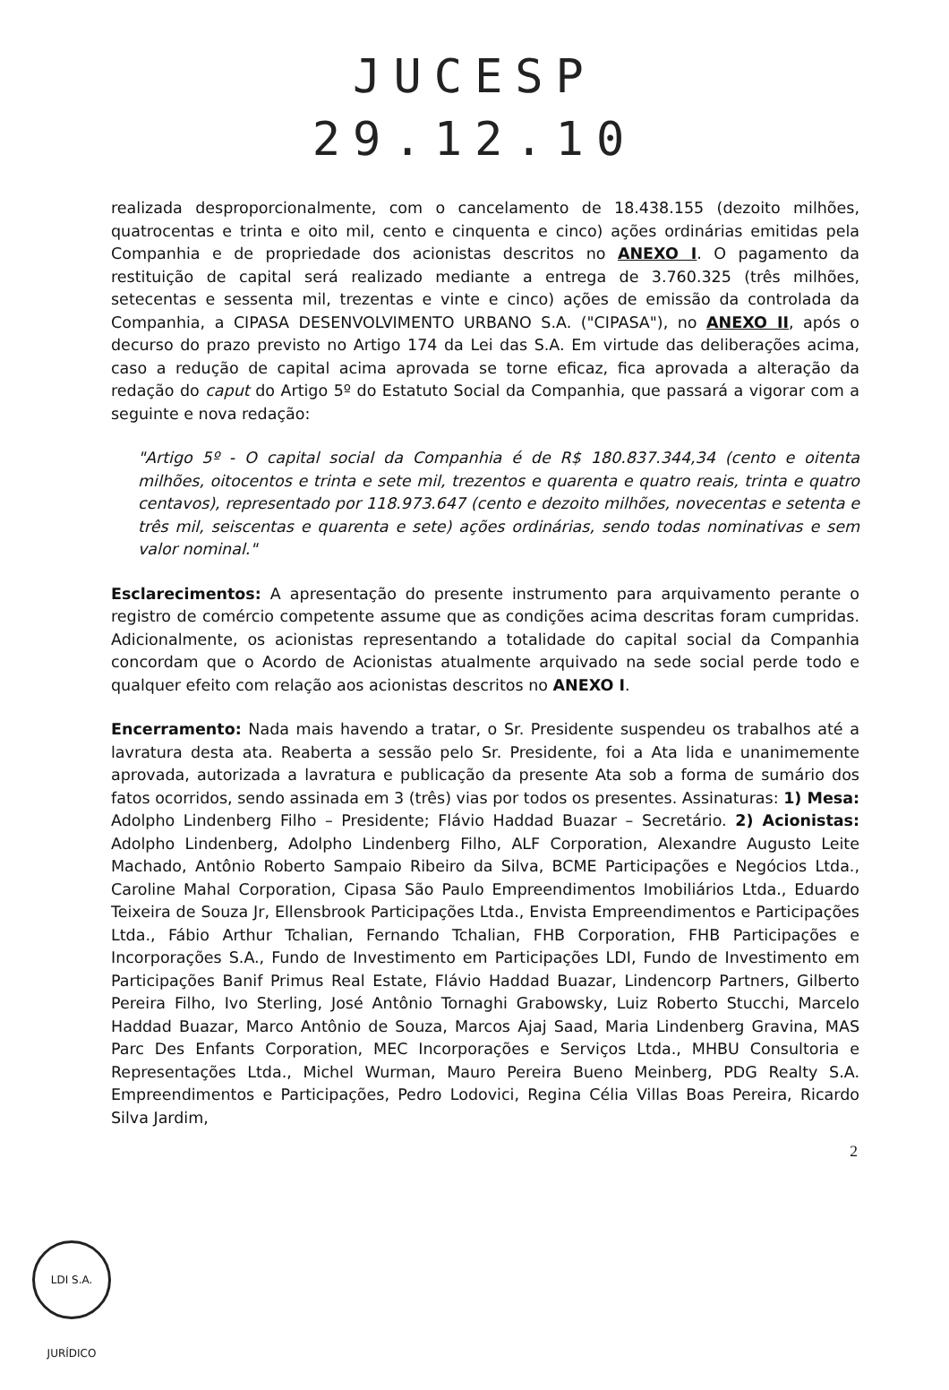JUCESP
29.12.10
realizada desproporcionalmente, com o cancelamento de 18.438.155 (dezoito milhões, quatrocentas e trinta e oito mil, cento e cinquenta e cinco) ações ordinárias emitidas pela Companhia e de propriedade dos acionistas descritos no ANEXO I. O pagamento da restituição de capital será realizado mediante a entrega de 3.760.325 (três milhões, setecentas e sessenta mil, trezentas e vinte e cinco) ações de emissão da controlada da Companhia, a CIPASA DESENVOLVIMENTO URBANO S.A. ("CIPASA"), no ANEXO II, após o decurso do prazo previsto no Artigo 174 da Lei das S.A. Em virtude das deliberações acima, caso a redução de capital acima aprovada se torne eficaz, fica aprovada a alteração da redação do caput do Artigo 5º do Estatuto Social da Companhia, que passará a vigorar com a seguinte e nova redação:
"Artigo 5º - O capital social da Companhia é de R$ 180.837.344,34 (cento e oitenta milhões, oitocentos e trinta e sete mil, trezentos e quarenta e quatro reais, trinta e quatro centavos), representado por 118.973.647 (cento e dezoito milhões, novecentas e setenta e três mil, seiscentas e quarenta e sete) ações ordinárias, sendo todas nominativas e sem valor nominal."
Esclarecimentos: A apresentação do presente instrumento para arquivamento perante o registro de comércio competente assume que as condições acima descritas foram cumpridas. Adicionalmente, os acionistas representando a totalidade do capital social da Companhia concordam que o Acordo de Acionistas atualmente arquivado na sede social perde todo e qualquer efeito com relação aos acionistas descritos no ANEXO I.
Encerramento: Nada mais havendo a tratar, o Sr. Presidente suspendeu os trabalhos até a lavratura desta ata. Reaberta a sessão pelo Sr. Presidente, foi a Ata lida e unanimemente aprovada, autorizada a lavratura e publicação da presente Ata sob a forma de sumário dos fatos ocorridos, sendo assinada em 3 (três) vias por todos os presentes. Assinaturas: 1) Mesa: Adolpho Lindenberg Filho – Presidente; Flávio Haddad Buazar – Secretário. 2) Acionistas: Adolpho Lindenberg, Adolpho Lindenberg Filho, ALF Corporation, Alexandre Augusto Leite Machado, Antônio Roberto Sampaio Ribeiro da Silva, BCME Participações e Negócios Ltda., Caroline Mahal Corporation, Cipasa São Paulo Empreendimentos Imobiliários Ltda., Eduardo Teixeira de Souza Jr, Ellensbrook Participações Ltda., Envista Empreendimentos e Participações Ltda., Fábio Arthur Tchalian, Fernando Tchalian, FHB Corporation, FHB Participações e Incorporações S.A., Fundo de Investimento em Participações LDI, Fundo de Investimento em Participações Banif Primus Real Estate, Flávio Haddad Buazar, Lindencorp Partners, Gilberto Pereira Filho, Ivo Sterling, José Antônio Tornaghi Grabowsky, Luiz Roberto Stucchi, Marcelo Haddad Buazar, Marco Antônio de Souza, Marcos Ajaj Saad, Maria Lindenberg Gravina, MAS Parc Des Enfants Corporation, MEC Incorporações e Serviços Ltda., MHBU Consultoria e Representações Ltda., Michel Wurman, Mauro Pereira Bueno Meinberg, PDG Realty S.A. Empreendimentos e Participações, Pedro Lodovici, Regina Célia Villas Boas Pereira, Ricardo Silva Jardim,
2
LDI S.A. JURÍDICO